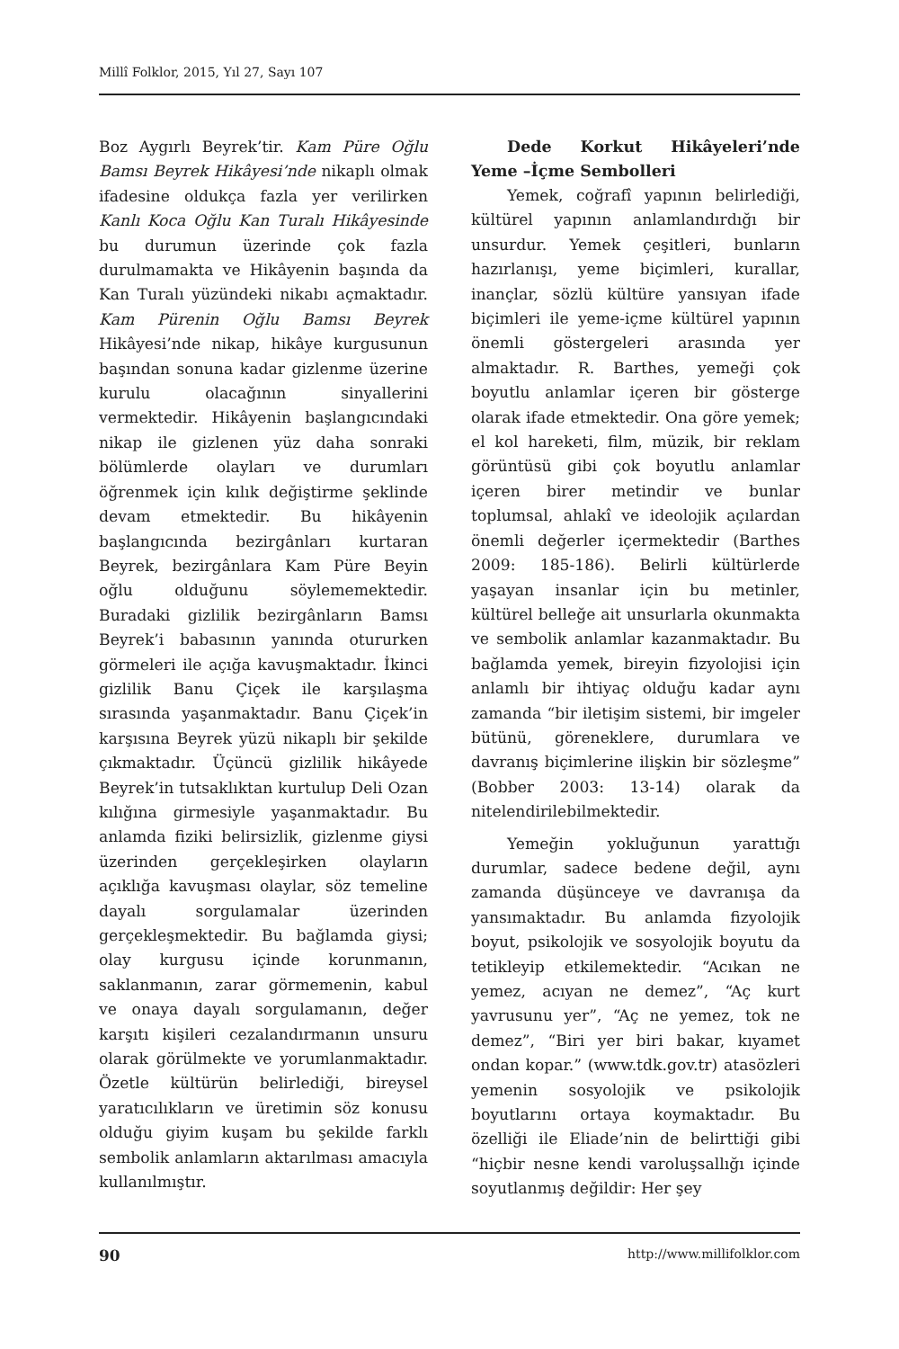Millî Folklor, 2015, Yıl 27, Sayı 107
Boz Aygırlı Beyrek’tir. Kam Püre Oğlu Bamsı Beyrek Hikâyesi’nde nikaplı olmak ifadesine oldukça fazla yer verilirken Kanlı Koca Oğlu Kan Turalı Hikâyesinde bu durumun üzerinde çok fazla durulmamakta ve Hikâyenin başında da Kan Turalı yüzündeki nikabı açmaktadır. Kam Pürenin Oğlu Bamsı Beyrek Hikâyesi’nde nikap, hikâye kurgusunun başından sonuna kadar gizlenme üzerine kurulu olacağının sinyallerini vermektedir. Hikâyenin başlangıcındaki nikap ile gizlenen yüz daha sonraki bölümlerde olayları ve durumları öğrenmek için kılık değiştirme şeklinde devam etmektedir. Bu hikâyenin başlangıcında bezirgânları kurtaran Beyrek, bezirgânlara Kam Püre Beyin oğlu olduğunu söylememektedir. Buradaki gizlilik bezirgânların Bamsı Beyrek’i babasının yanında otururken görmeleri ile açığa kavuşmaktadır. İkinci gizlilik Banu Çiçek ile karşılaşma sırasında yaşanmaktadır. Banu Çiçek’in karşısına Beyrek yüzü nikaplı bir şekilde çıkmaktadır. Üçüncü gizlilik hikâyede Beyrek’in tutsaklıktan kurtulup Deli Ozan kılığına girmesiyle yaşanmaktadır. Bu anlamda fiziki belirsizlik, gizlenme giysi üzerinden gerçekleşirken olayların açıklığa kavuşması olaylar, söz temeline dayalı sorgulamalar üzerinden gerçekleşmektedir. Bu bağlamda giysi; olay kurgusu içinde korunmanın, saklanmanın, zarar görmemenin, kabul ve onaya dayalı sorgulamanın, değer karşıtı kişileri cezalandırmanın unsuru olarak görülmekte ve yorumlanmaktadır. Özetle kültürün belirlediği, bireysel yaratıcılıkların ve üretimin söz konusu olduğu giyim kuşam bu şekilde farklı sembolik anlamların aktarılması amacıyla kullanılmıştır.
Dede Korkut Hikâyeleri’nde Yeme –İçme Sembolleri
Yemek, coğrafî yapının belirlediği, kültürel yapının anlamlandırdığı bir unsurdur. Yemek çeşitleri, bunların hazırlanışı, yeme biçimleri, kurallar, inançlar, sözlü kültüre yansıyan ifade biçimleri ile yeme-içme kültürel yapının önemli göstergeleri arasında yer almaktadır. R. Barthes, yemeği çok boyutlu anlamlar içeren bir gösterge olarak ifade etmektedir. Ona göre yemek; el kol hareketi, film, müzik, bir reklam görüntüsü gibi çok boyutlu anlamlar içeren birer metindir ve bunlar toplumsal, ahlakî ve ideolojik açılardan önemli değerler içermektedir (Barthes 2009: 185-186). Belirli kültürlerde yaşayan insanlar için bu metinler, kültürel belleğe ait unsurlarla okunmakta ve sembolik anlamlar kazanmaktadır. Bu bağlamda yemek, bireyin fizyolojisi için anlamlı bir ihtiyaç olduğu kadar aynı zamanda “bir iletişim sistemi, bir imgeler bütünü, göreneklere, durumlara ve davranış biçimlerine ilişkin bir sözleşme” (Bobber 2003: 13-14) olarak da nitelendirilebilmektedir.
Yemeğin yokluğunun yarattığı durumlar, sadece bedene değil, aynı zamanda düşünceye ve davranışa da yansımaktadır. Bu anlamda fizyolojik boyut, psikolojik ve sosyolojik boyutu da tetikleyip etkilemektedir. “Acıkan ne yemez, acıyan ne demez”, “Aç kurt yavrusunu yer”, “Aç ne yemez, tok ne demez”, “Biri yer biri bakar, kıyamet ondan kopar.” (www.tdk.gov.tr) atasözleri yemenin sosyolojik ve psikolojik boyutlarını ortaya koymaktadır. Bu özelliği ile Eliade’nin de belirttiği gibi “hiçbir nesne kendi varoluşsallığı içinde soyutlanmış değildir: Her şey
90 http://www.millifolklor.com